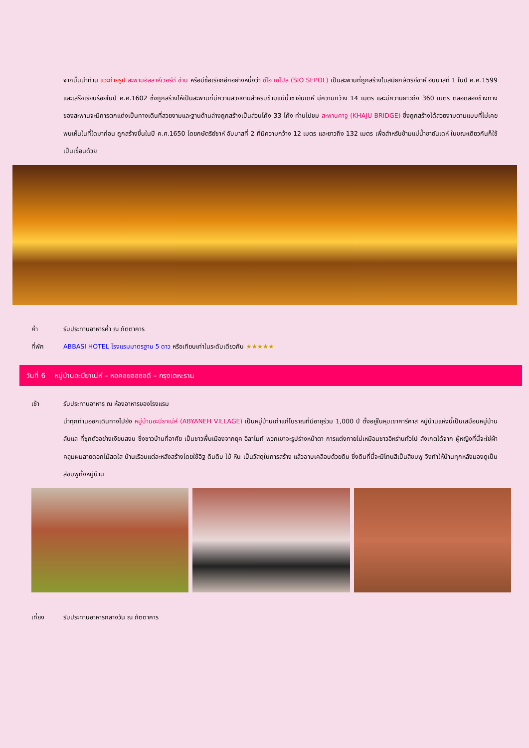จากนั้นนำท่าน แวะถ่ายรูป สะพานอัลลาห์เวอร์ดี ข่าน หรือมีชื่อเรียกอีกอย่างหนึ่งว่า ซีโอ เซโปล (SIO SEPOL) เป็นสะพานที่ถูกสร้างในสมัยกษัตริย์ชาห์ อับบาสที่ 1 ในปี ค.ศ.1599 และเสร็จเรียบร้อยในปี ค.ศ.1602 ซึ่งถูกสร้างให้เป็นสะพานที่มีความสวยงามสำหรับข้ามแม่น้ำซายันเดห์ มีความกว้าง 14 เมตร และมีความยาวถึง 360 เมตร ตลอดสองข้างทางของสะพานจะมีการตกแต่งเป็นทางเดินที่สวยงามและฐานด้านล่างถูกสร้างเป็นส่วนโค้ง 33 โค้ง ท่านไปชม สะพานคาจู (KHAJU BRIDGE) ซึ่งถูกสร้างได้สวยงามตามแบบที่ไม่เคยพบเห็นในที่ใดมาก่อน ถูกสร้างขึ้นในปี ค.ศ.1650 โดยกษัตริย์ชาห์ อับบาสที่ 2 ที่มีความกว้าง 12 เมตร และยาวถึง 132 เมตร เพื่อสำหรับข้ามแม่น้ำซายันเดห์ ในขณะเดียวกันก็ใช้เป็นเขื่อนด้วย
ค่ำ รับประทานอาหารค่ำ ณ ภัตตาคาร
ที่พัก ABBASI HOTEL โรงแรมมาตรฐาน 5 ดาว หรือเทียบเท่าในระดับเดียวกัน ★★★★★
วันที่ 6 หมู่บ้านอะบียาเน่ห์ – หอคอยออซอดี – กรุงเตหะราน
เช้า รับประทานอาหาร ณ ห้องอาหารของโรงแรม
นำทุกท่านออกเดินทางไปยัง หมู่บ้านอะบียาเน่ห์ (ABYANEH VILLAGE) เป็นหมู่บ้านเก่าแก่โบราณที่มีอายุร่วม 1,000 ปี ตั้งอยู่ในหุบเขาคาร์คาส หมู่บ้านแห่งนี้เป็นเสมือนหมู่บ้านลับแล ที่ซุกตัวอย่างเงียบสงบ ซึ่งชาวบ้านที่อาศัย เป็นชาวพื้นเมืองจากยุค อิลาไมท์ พวกเขาจะรูปร่างหน้าตา การแต่งกายไม่เหมือนชาวอิหร่านทั่วไป สังเกตได้จาก ผู้หญิงที่นี้จะใช่ผ้าคลุมผมลายดอกไม้สดใส บ้านเรือนแต่ละหลังสร้างโดยใช้อิฐ ดินดิบ ไม้ หิน เป็นวัสดุในการสร้าง แล้วฉาบเคลือบด้วยดิน ซึ่งดินที่นี้จะมีโทนสีเป็นสีชมพู จึงทำให้บ้านทุกหลังมองดูเป็นสีชมพูทั้งหมู่บ้าน
เที่ยง รับประทานอาหารกลางวัน ณ ภัตตาคาร